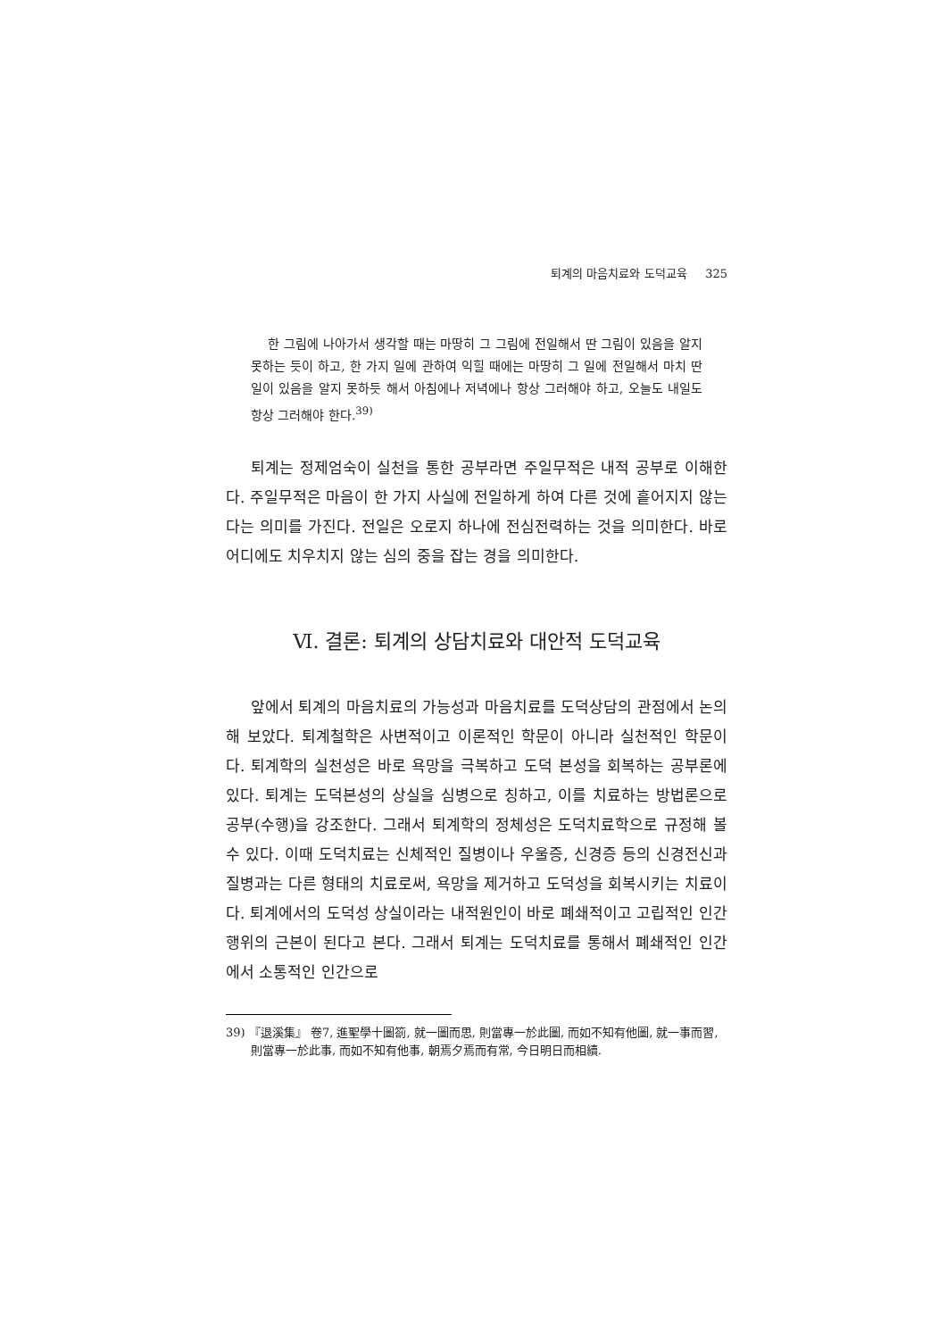퇴계의 마음치료와 도덕교육 325
한 그림에 나아가서 생각할 때는 마땅히 그 그림에 전일해서 딴 그림이 있음을 알지 못하는 듯이 하고, 한 가지 일에 관하여 익힐 때에는 마땅히 그 일에 전일해서 마치 딴 일이 있음을 알지 못하듯 해서 아침에나 저녁에나 항상 그러해야 하고, 오늘도 내일도 항상 그러해야 한다.<sup>39)</sup>
퇴계는 정제엄숙이 실천을 통한 공부라면 주일무적은 내적 공부로 이해한다. 주일무적은 마음이 한 가지 사실에 전일하게 하여 다른 것에 흩어지지 않는다는 의미를 가진다. 전일은 오로지 하나에 전심전력하는 것을 의미한다. 바로 어디에도 치우치지 않는 심의 중을 잡는 경을 의미한다.
Ⅵ. 결론: 퇴계의 상담치료와 대안적 도덕교육
앞에서 퇴계의 마음치료의 가능성과 마음치료를 도덕상담의 관점에서 논의해 보았다. 퇴계철학은 사변적이고 이론적인 학문이 아니라 실천적인 학문이다. 퇴계학의 실천성은 바로 욕망을 극복하고 도덕 본성을 회복하는 공부론에 있다. 퇴계는 도덕본성의 상실을 심병으로 칭하고, 이를 치료하는 방법론으로 공부(수행)을 강조한다. 그래서 퇴계학의 정체성은 도덕치료학으로 규정해 볼 수 있다. 이때 도덕치료는 신체적인 질병이나 우울증, 신경증 등의 신경전신과 질병과는 다른 형태의 치료로써, 욕망을 제거하고 도덕성을 회복시키는 치료이다. 퇴계에서의 도덕성 상실이라는 내적원인이 바로 폐쇄적이고 고립적인 인간행위의 근본이 된다고 본다. 그래서 퇴계는 도덕치료를 통해서 폐쇄적인 인간에서 소통적인 인간으로
39) 『退溪集』 卷7, 進聖學十圖箚, 就一圖而思, 則當專一於此圖, 而如不知有他圖, 就一事而習, 則當專一於此事, 而如不知有他事, 朝焉夕焉而有常, 今日明日而相續.